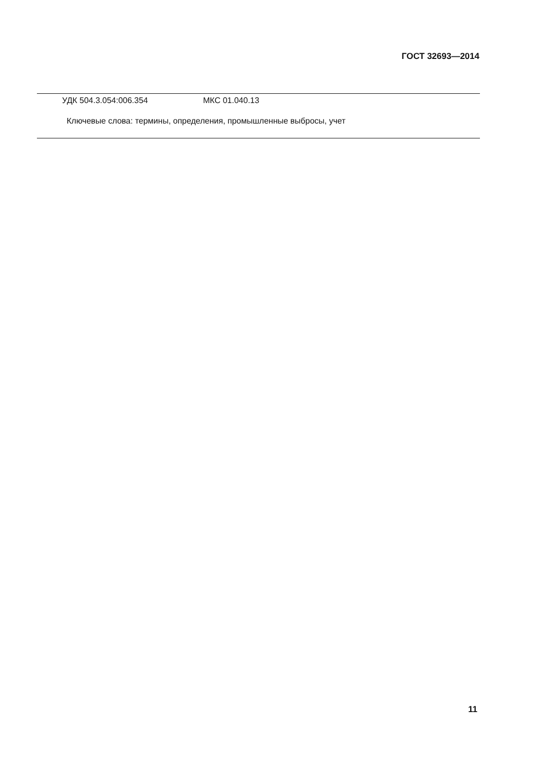ГОСТ 32693—2014
УДК 504.3.054:006.354 МКС 01.040.13
Ключевые слова: термины, определения, промышленные выбросы, учет
11